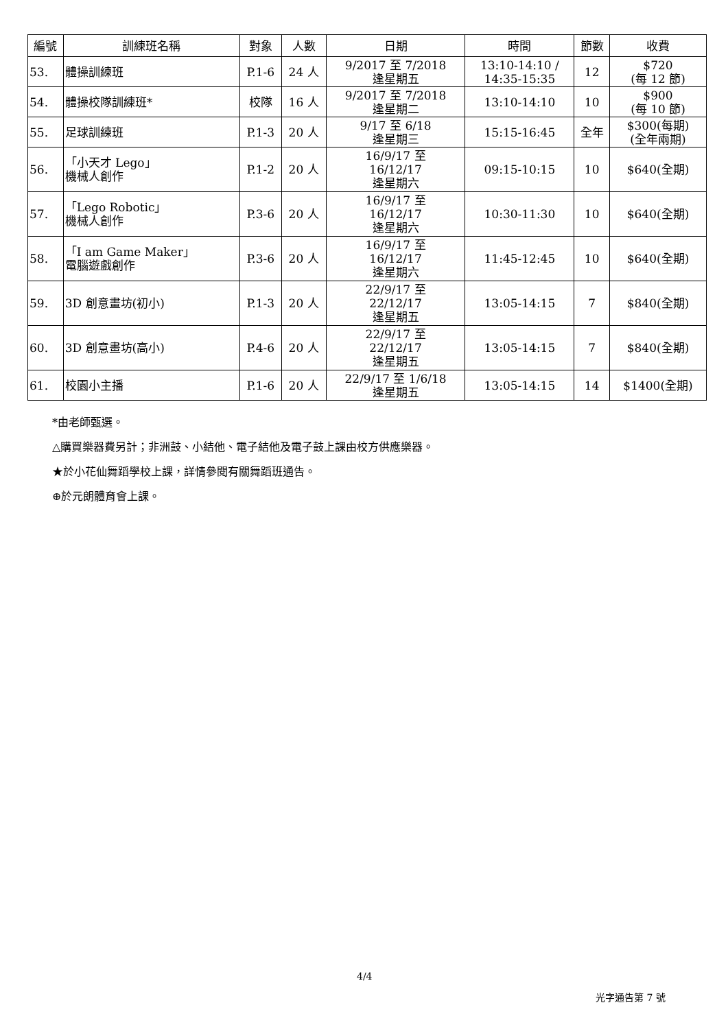| 編號 | 訓練班名稱 | 對象 | 人數 | 日期 | 時間 | 節數 | 收費 |
| --- | --- | --- | --- | --- | --- | --- | --- |
| 53. | 體操訓練班 | P.1-6 | 24 人 | 9/2017 至 7/2018 逢星期五 | 13:10-14:10 / 14:35-15:35 | 12 | $720 (每 12 節) |
| 54. | 體操校隊訓練班* | 校隊 | 16 人 | 9/2017 至 7/2018 逢星期二 | 13:10-14:10 | 10 | $900 (每 10 節) |
| 55. | 足球訓練班 | P.1-3 | 20 人 | 9/17 至 6/18 逢星期三 | 15:15-16:45 | 全年 | $300(每期) (全年兩期) |
| 56. | 「小天才 Lego」 機械人創作 | P.1-2 | 20 人 | 16/9/17 至 16/12/17 逢星期六 | 09:15-10:15 | 10 | $640(全期) |
| 57. | 「Lego Robotic」 機械人創作 | P.3-6 | 20 人 | 16/9/17 至 16/12/17 逢星期六 | 10:30-11:30 | 10 | $640(全期) |
| 58. | 「I am Game Maker」 電腦遊戲創作 | P.3-6 | 20 人 | 16/9/17 至 16/12/17 逢星期六 | 11:45-12:45 | 10 | $640(全期) |
| 59. | 3D 創意畫坊(初小) | P.1-3 | 20 人 | 22/9/17 至 22/12/17 逢星期五 | 13:05-14:15 | 7 | $840(全期) |
| 60. | 3D 創意畫坊(高小) | P.4-6 | 20 人 | 22/9/17 至 22/12/17 逢星期五 | 13:05-14:15 | 7 | $840(全期) |
| 61. | 校園小主播 | P.1-6 | 20 人 | 22/9/17 至 1/6/18 逢星期五 | 13:05-14:15 | 14 | $1400(全期) |
*由老師甄選。
△購買樂器費另計；非洲鼓、小結他、電子結他及電子鼓上課由校方供應樂器。
★於小花仙舞蹈學校上課，詳情參閱有關舞蹈班通告。
⊕於元朗體育會上課。
4/4
光字通告第 7 號